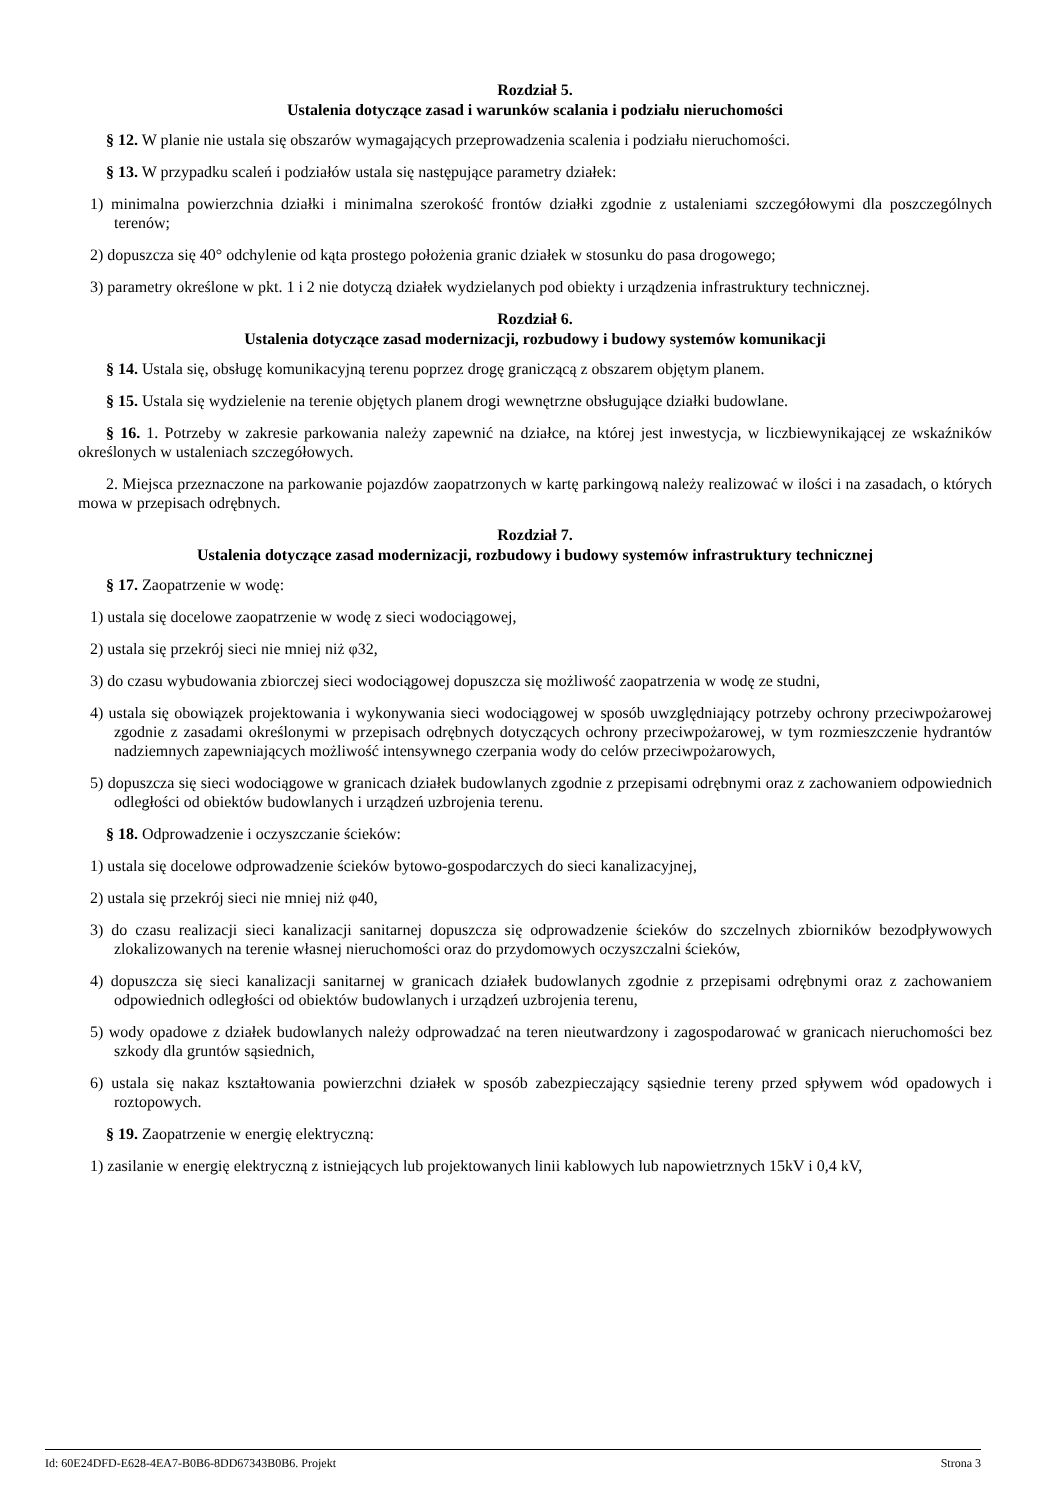Rozdział 5.
Ustalenia dotyczące zasad i warunków scalania i podziału nieruchomości
§ 12. W planie nie ustala się obszarów wymagających przeprowadzenia scalenia i podziału nieruchomości.
§ 13. W przypadku scaleń i podziałów ustala się następujące parametry działek:
1) minimalna powierzchnia działki i minimalna szerokość frontów działki zgodnie z ustaleniami szczegółowymi dla poszczególnych terenów;
2) dopuszcza się 40° odchylenie od kąta prostego położenia granic działek w stosunku do pasa drogowego;
3) parametry określone w pkt. 1 i 2 nie dotyczą działek wydzielanych pod obiekty i urządzenia infrastruktury technicznej.
Rozdział 6.
Ustalenia dotyczące zasad modernizacji, rozbudowy i budowy systemów komunikacji
§ 14. Ustala się, obsługę komunikacyjną terenu poprzez drogę graniczącą z obszarem objętym planem.
§ 15. Ustala się wydzielenie na terenie objętych planem drogi wewnętrzne obsługujące działki budowlane.
§ 16. 1. Potrzeby w zakresie parkowania należy zapewnić na działce, na której jest inwestycja, w liczbiewynikającej ze wskaźników określonych w ustaleniach szczegółowych.
2. Miejsca przeznaczone na parkowanie pojazdów zaopatrzonych w kartę parkingową należy realizować w ilości i na zasadach, o których mowa w przepisach odrębnych.
Rozdział 7.
Ustalenia dotyczące zasad modernizacji, rozbudowy i budowy systemów infrastruktury technicznej
§ 17. Zaopatrzenie w wodę:
1) ustala się docelowe zaopatrzenie w wodę z sieci wodociągowej,
2) ustala się przekrój sieci nie mniej niż φ32,
3) do czasu wybudowania zbiorczej sieci wodociągowej dopuszcza się możliwość zaopatrzenia w wodę ze studni,
4) ustala się obowiązek projektowania i wykonywania sieci wodociągowej w sposób uwzględniający potrzeby ochrony przeciwpożarowej zgodnie z zasadami określonymi w przepisach odrębnych dotyczących ochrony przeciwpożarowej, w tym rozmieszczenie hydrantów nadziemnych zapewniających możliwość intensywnego czerpania wody do celów przeciwpożarowych,
5) dopuszcza się sieci wodociągowe w granicach działek budowlanych zgodnie z przepisami odrębnymi oraz z zachowaniem odpowiednich odległości od obiektów budowlanych i urządzeń uzbrojenia terenu.
§ 18. Odprowadzenie i oczyszczanie ścieków:
1) ustala się docelowe odprowadzenie ścieków bytowo-gospodarczych do sieci kanalizacyjnej,
2) ustala się przekrój sieci nie mniej niż φ40,
3) do czasu realizacji sieci kanalizacji sanitarnej dopuszcza się odprowadzenie ścieków do szczelnych zbiorników bezodpływowych zlokalizowanych na terenie własnej nieruchomości oraz do przydomowych oczyszczalni ścieków,
4) dopuszcza się sieci kanalizacji sanitarnej w granicach działek budowlanych zgodnie z przepisami odrębnymi oraz z zachowaniem odpowiednich odległości od obiektów budowlanych i urządzeń uzbrojenia terenu,
5) wody opadowe z działek budowlanych należy odprowadzać na teren nieutwardzony i zagospodarować w granicach nieruchomości bez szkody dla gruntów sąsiednich,
6) ustala się nakaz kształtowania powierzchni działek w sposób zabezpieczający sąsiednie tereny przed spływem wód opadowych i roztopowych.
§ 19. Zaopatrzenie w energię elektryczną:
1) zasilanie w energię elektryczną z istniejących lub projektowanych linii kablowych lub napowietrznych 15kV i 0,4 kV,
Id: 60E24DFD-E628-4EA7-B0B6-8DD67343B0B6. Projekt Strona 3